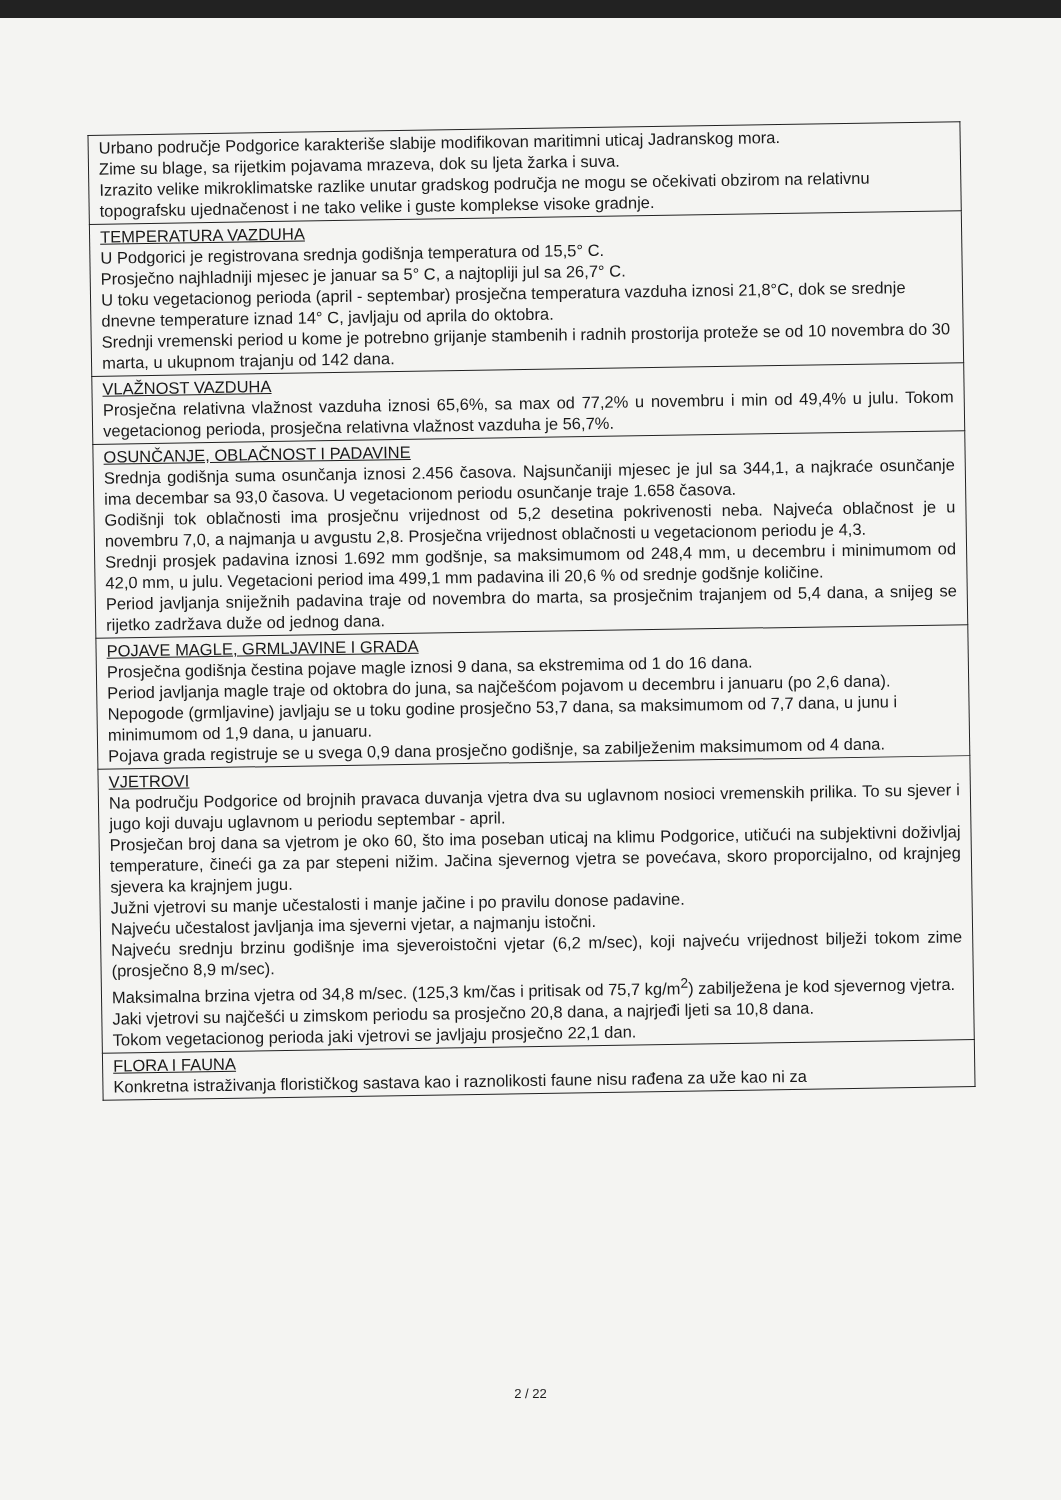| Urbano područje Podgorice karakteriše slabije modifikovan maritimni uticaj Jadranskog mora. Zime su blage, sa rijetkim pojavama mrazeva, dok su ljeta žarka i suva. Izrazito velike mikroklimatske razlike unutar gradskog područja ne mogu se očekivati obzirom na relativnu topografsku ujednačenost i ne tako velike i guste komplekse visoke gradnje. |
| TEMPERATURA VAZDUHA U Podgorici je registrovana srednja godišnja temperatura od 15,5° C. Prosječno najhladniji mjesec je januar sa 5° C, a najtopliji jul sa 26,7° C. U toku vegetacionog perioda (april - septembar) prosječna temperatura vazduha iznosi 21,8°C, dok se srednje dnevne temperature iznad 14° C, javljaju od aprila do oktobra. Srednji vremenski period u kome je potrebno grijanje stambenih i radnih prostorija proteže se od 10 novembra do 30 marta, u ukupnom trajanju od 142 dana. |
| VLAŽNOST VAZDUHA Prosječna relativna vlažnost vazduha iznosi 65,6%, sa max od 77,2% u novembru i min od 49,4% u julu. Tokom vegetacionog perioda, prosječna relativna vlažnost vazduha je 56,7%. |
| OSUNČANJE, OBLAČNOST I PADAVINE Srednja godišnja suma osunčanja iznosi 2.456 časova. Najsunčaniji mjesec je jul sa 344,1, a najkraće osunčanje ima decembar sa 93,0 časova. U vegetacionom periodu osunčanje traje 1.658 časova. Godišnji tok oblačnosti ima prosječnu vrijednost od 5,2 desetina pokrivenosti neba. Najveća oblačnost je u novembru 7,0, a najmanja u avgustu 2,8. Prosječna vrijednost oblačnosti u vegetacionom periodu je 4,3. Srednji prosjek padavina iznosi 1.692 mm godšnje, sa maksimumom od 248,4 mm, u decembru i minimumom od 42,0 mm, u julu. Vegetacioni period ima 499,1 mm padavina ili 20,6 % od srednje godšnje količine. Period javljanja sniježnih padavina traje od novembra do marta, sa prosječnim trajanjem od 5,4 dana, a snijeg se rijetko zadržava duže od jednog dana. |
| POJAVE MAGLE, GRMLJAVINE I GRADA Prosječna godišnja čestina pojave magle iznosi 9 dana, sa ekstremima od 1 do 16 dana. Period javljanja magle traje od oktobra do juna, sa najčešćom pojavom u decembru i januaru (po 2,6 dana). Nepogode (grmljavine) javljaju se u toku godine prosječno 53,7 dana, sa maksimumom od 7,7 dana, u junu i minimumom od 1,9 dana, u januaru. Pojava grada registruje se u svega 0,9 dana prosječno godišnje, sa zabilježenim maksimumom od 4 dana. |
| VJETROVI Na području Podgorice od brojnih pravaca duvanja vjetra dva su uglavnom nosioci vremenskih prilika. To su sjever i jugo koji duvaju uglavnom u periodu septembar - april. Prosječan broj dana sa vjetrom je oko 60, što ima poseban uticaj na klimu Podgorice, utičući na subjektivni doživljaj temperature, čineći ga za par stepeni nižim. Jačina sjevernog vjetra se povećava, skoro proporcijalno, od krajnjeg sjevera ka krajnjem jugu. Južni vjetrovi su manje učestalosti i manje jačine i po pravilu donose padavine. Najveću učestalost javljanja ima sjeverni vjetar, a najmanju istočni. Najveću srednju brzinu godišnje ima sjeveroistočni vjetar (6,2 m/sec), koji najveću vrijednost bilježi tokom zime (prosječno 8,9 m/sec). Maksimalna brzina vjetra od 34,8 m/sec. (125,3 km/čas i pritisak od 75,7 kg/m<sup>2</sup>) zabilježena je kod sjevernog vjetra. Jaki vjetrovi su najčešći u zimskom periodu sa prosječno 20,8 dana, a najrjeđi ljeti sa 10,8 dana. Tokom vegetacionog perioda jaki vjetrovi se javljaju prosječno 22,1 dan. |
| FLORA I FAUNA Konkretna istraživanja florističkog sastava kao i raznolikosti faune nisu rađena za uže kao ni za |
2 / 22